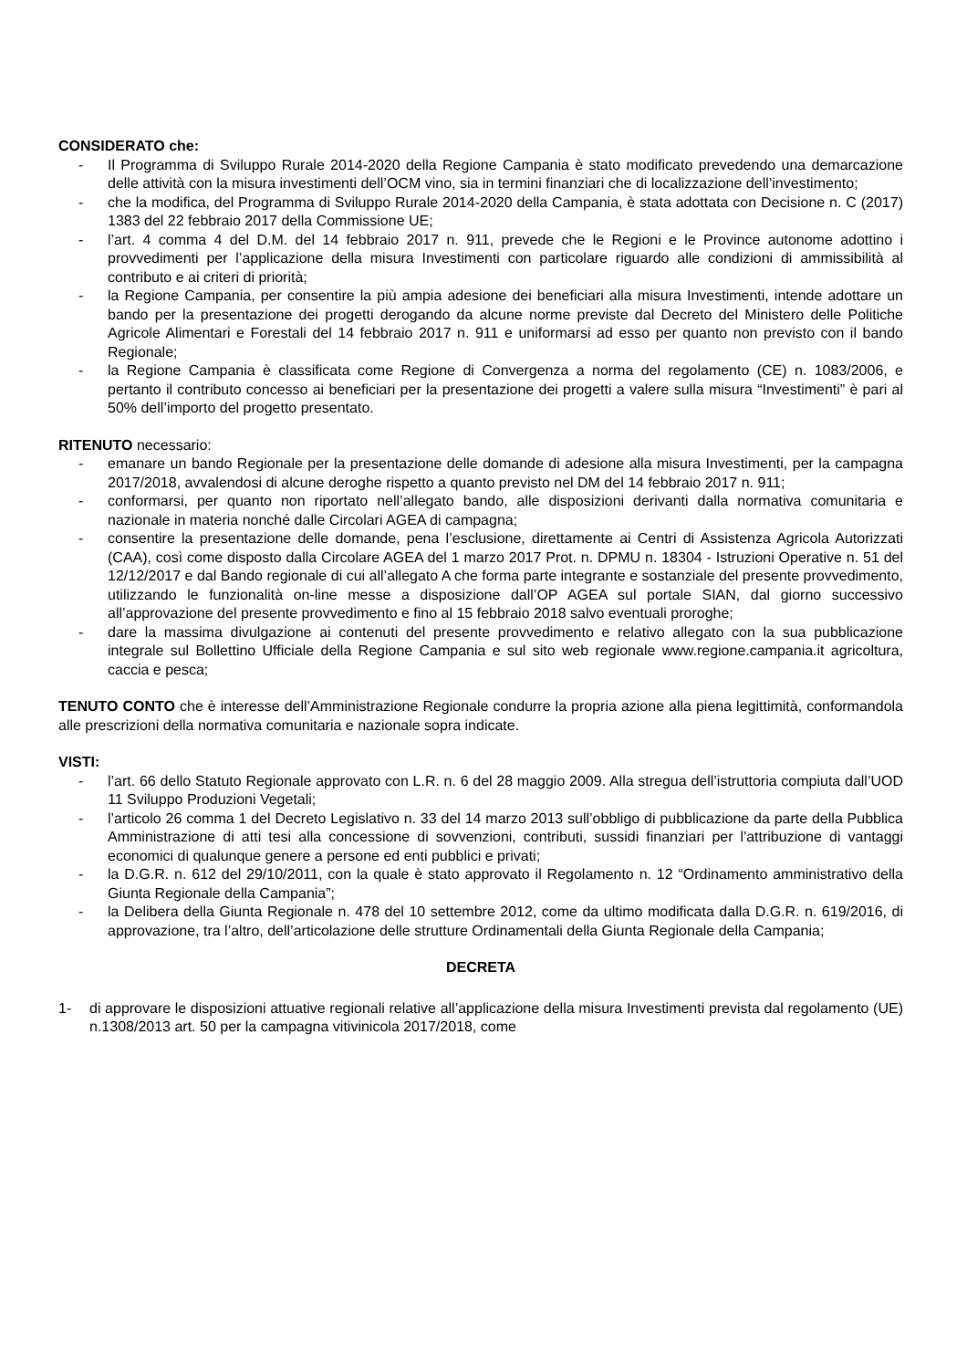CONSIDERATO che:
- Il Programma di Sviluppo Rurale 2014-2020 della Regione Campania è stato modificato prevedendo una demarcazione delle attività con la misura investimenti dell’OCM vino, sia in termini finanziari che di localizzazione dell’investimento;
- che la modifica, del Programma di Sviluppo Rurale 2014-2020 della Campania, è stata adottata con Decisione n. C (2017) 1383 del 22 febbraio 2017 della Commissione UE;
- l’art. 4 comma 4 del D.M. del 14 febbraio 2017 n. 911, prevede che le Regioni e le Province autonome adottino i provvedimenti per l’applicazione della misura Investimenti con particolare riguardo alle condizioni di ammissibilità al contributo e ai criteri di priorità;
- la Regione Campania, per consentire la più ampia adesione dei beneficiari alla misura Investimenti, intende adottare un bando per la presentazione dei progetti derogando da alcune norme previste dal Decreto del Ministero delle Politiche Agricole Alimentari e Forestali del 14 febbraio 2017 n. 911 e uniformarsi ad esso per quanto non previsto con il bando Regionale;
- la Regione Campania è classificata come Regione di Convergenza a norma del regolamento (CE) n. 1083/2006, e pertanto il contributo concesso ai beneficiari per la presentazione dei progetti a valere sulla misura “Investimenti” è pari al 50% dell’importo del progetto presentato.
RITENUTO necessario:
- emanare un bando Regionale per la presentazione delle domande di adesione alla misura Investimenti, per la campagna 2017/2018, avvalendosi di alcune deroghe rispetto a quanto previsto nel DM del 14 febbraio 2017 n. 911;
- conformarsi, per quanto non riportato nell’allegato bando, alle disposizioni derivanti dalla normativa comunitaria e nazionale in materia nonché dalle Circolari AGEA di campagna;
- consentire la presentazione delle domande, pena l’esclusione, direttamente ai Centri di Assistenza Agricola Autorizzati (CAA), così come disposto dalla Circolare AGEA del 1 marzo 2017 Prot. n. DPMU n. 18304 - Istruzioni Operative n. 51 del 12/12/2017 e dal Bando regionale di cui all’allegato A che forma parte integrante e sostanziale del presente provvedimento, utilizzando le funzionalità on-line messe a disposizione dall’OP AGEA sul portale SIAN, dal giorno successivo all’approvazione del presente provvedimento e fino al 15 febbraio 2018 salvo eventuali proroghe;
- dare la massima divulgazione ai contenuti del presente provvedimento e relativo allegato con la sua pubblicazione integrale sul Bollettino Ufficiale della Regione Campania e sul sito web regionale www.regione.campania.it agricoltura, caccia e pesca;
TENUTO CONTO che è interesse dell’Amministrazione Regionale condurre la propria azione alla piena legittimità, conformandola alle prescrizioni della normativa comunitaria e nazionale sopra indicate.
VISTI:
- l’art. 66 dello Statuto Regionale approvato con L.R. n. 6 del 28 maggio 2009. Alla stregua dell’istruttoria compiuta dall’UOD 11 Sviluppo Produzioni Vegetali;
- l’articolo 26 comma 1 del Decreto Legislativo n. 33 del 14 marzo 2013 sull’obbligo di pubblicazione da parte della Pubblica Amministrazione di atti tesi alla concessione di sovvenzioni, contributi, sussidi finanziari per l'attribuzione di vantaggi economici di qualunque genere a persone ed enti pubblici e privati;
- la D.G.R. n. 612 del 29/10/2011, con la quale è stato approvato il Regolamento n. 12 “Ordinamento amministrativo della Giunta Regionale della Campania”;
- la Delibera della Giunta Regionale n. 478 del 10 settembre 2012, come da ultimo modificata dalla D.G.R. n. 619/2016, di approvazione, tra l’altro, dell’articolazione delle strutture Ordinamentali della Giunta Regionale della Campania;
DECRETA
1- di approvare le disposizioni attuative regionali relative all’applicazione della misura Investimenti prevista dal regolamento (UE) n.1308/2013 art. 50 per la campagna vitivinicola 2017/2018, come